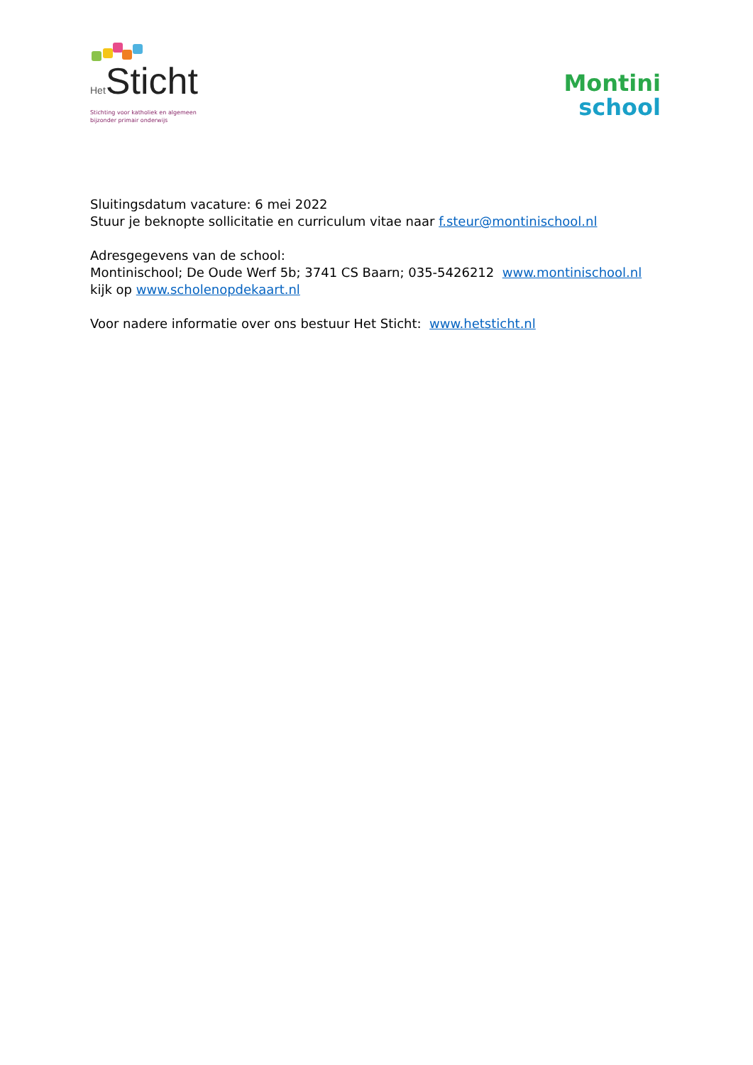Het Sticht
Stichting voor katholiek en algemeen
bijzonder primair onderwijs
Montini
school
Sluitingsdatum vacature: 6 mei 2022
Stuur je beknopte sollicitatie en curriculum vitae naar f.steur@montinischool.nl
Adresgegevens van de school:
Montinischool; De Oude Werf 5b; 3741 CS Baarn; 035-5426212 www.montinischool.nl
kijk op www.scholenopdekaart.nl
Voor nadere informatie over ons bestuur Het Sticht: www.hetsticht.nl